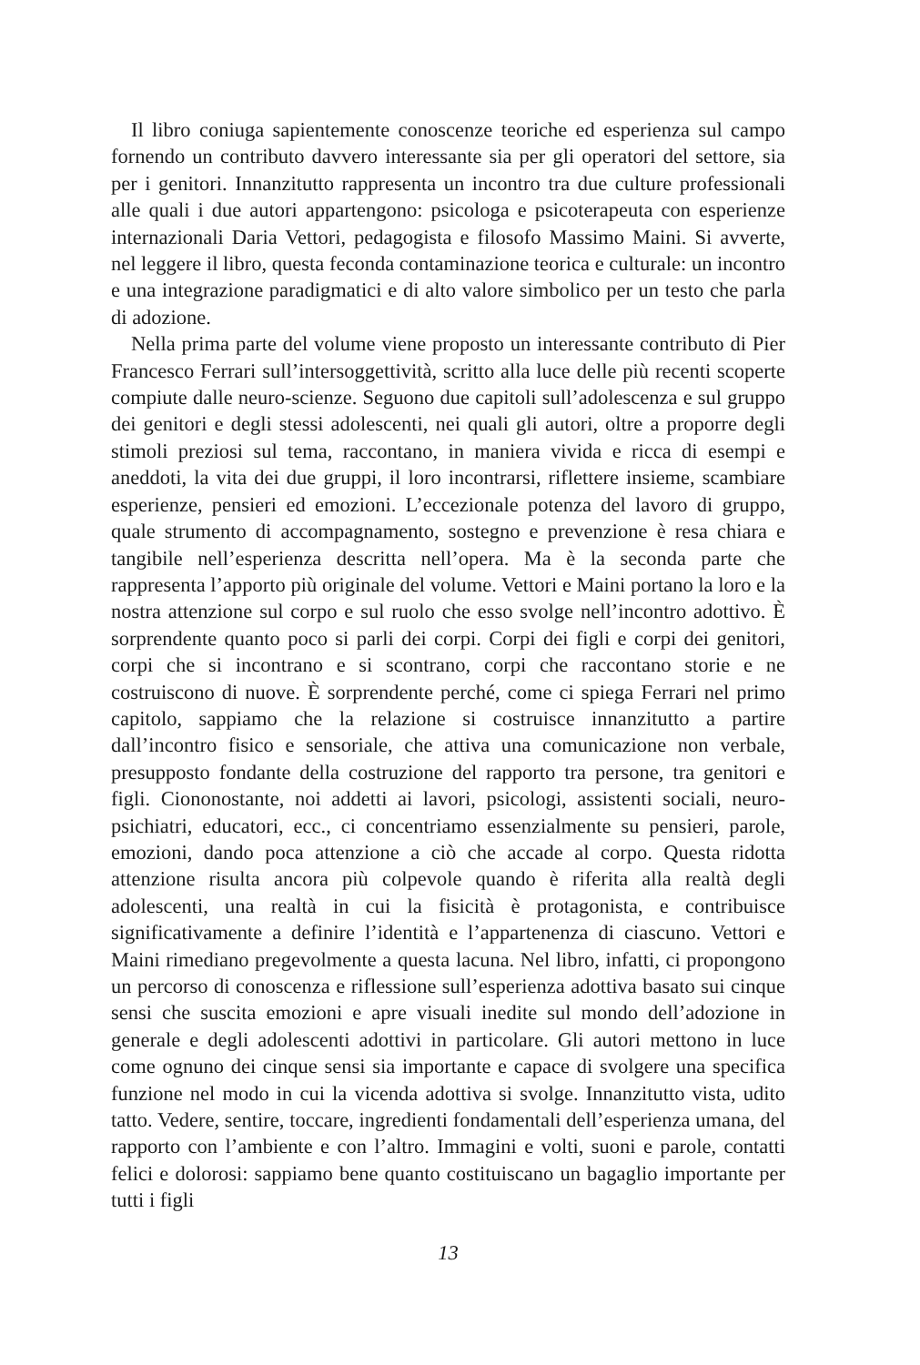Il libro coniuga sapientemente conoscenze teoriche ed esperienza sul campo fornendo un contributo davvero interessante sia per gli operatori del settore, sia per i genitori. Innanzitutto rappresenta un incontro tra due culture professionali alle quali i due autori appartengono: psicologa e psicoterapeuta con esperienze internazionali Daria Vettori, pedagogista e filosofo Massimo Maini. Si avverte, nel leggere il libro, questa feconda contaminazione teorica e culturale: un incontro e una integrazione paradigmatici e di alto valore simbolico per un testo che parla di adozione.
Nella prima parte del volume viene proposto un interessante contributo di Pier Francesco Ferrari sull’intersoggettività, scritto alla luce delle più recenti scoperte compiute dalle neuro-scienze. Seguono due capitoli sull’adolescenza e sul gruppo dei genitori e degli stessi adolescenti, nei quali gli autori, oltre a proporre degli stimoli preziosi sul tema, raccontano, in maniera vivida e ricca di esempi e aneddoti, la vita dei due gruppi, il loro incontrarsi, riflettere insieme, scambiare esperienze, pensieri ed emozioni. L’eccezionale potenza del lavoro di gruppo, quale strumento di accompagnamento, sostegno e prevenzione è resa chiara e tangibile nell’esperienza descritta nell’opera. Ma è la seconda parte che rappresenta l’apporto più originale del volume. Vettori e Maini portano la loro e la nostra attenzione sul corpo e sul ruolo che esso svolge nell’incontro adottivo. È sorprendente quanto poco si parli dei corpi. Corpi dei figli e corpi dei genitori, corpi che si incontrano e si scontrano, corpi che raccontano storie e ne costruiscono di nuove. È sorprendente perché, come ci spiega Ferrari nel primo capitolo, sappiamo che la relazione si costruisce innanzitutto a partire dall’incontro fisico e sensoriale, che attiva una comunicazione non verbale, presupposto fondante della costruzione del rapporto tra persone, tra genitori e figli. Ciononostante, noi addetti ai lavori, psicologi, assistenti sociali, neuro-psichiatri, educatori, ecc., ci concentriamo essenzialmente su pensieri, parole, emozioni, dando poca attenzione a ciò che accade al corpo. Questa ridotta attenzione risulta ancora più colpevole quando è riferita alla realtà degli adolescenti, una realtà in cui la fisicità è protagonista, e contribuisce significativamente a definire l’identità e l’appartenenza di ciascuno. Vettori e Maini rimediano pregevolmente a questa lacuna. Nel libro, infatti, ci propongono un percorso di conoscenza e riflessione sull’esperienza adottiva basato sui cinque sensi che suscita emozioni e apre visuali inedite sul mondo dell’adozione in generale e degli adolescenti adottivi in particolare. Gli autori mettono in luce come ognuno dei cinque sensi sia importante e capace di svolgere una specifica funzione nel modo in cui la vicenda adottiva si svolge. Innanzitutto vista, udito tatto. Vedere, sentire, toccare, ingredienti fondamentali dell’esperienza umana, del rapporto con l’ambiente e con l’altro. Immagini e volti, suoni e parole, contatti felici e dolorosi: sappiamo bene quanto costituiscano un bagaglio importante per tutti i figli
13